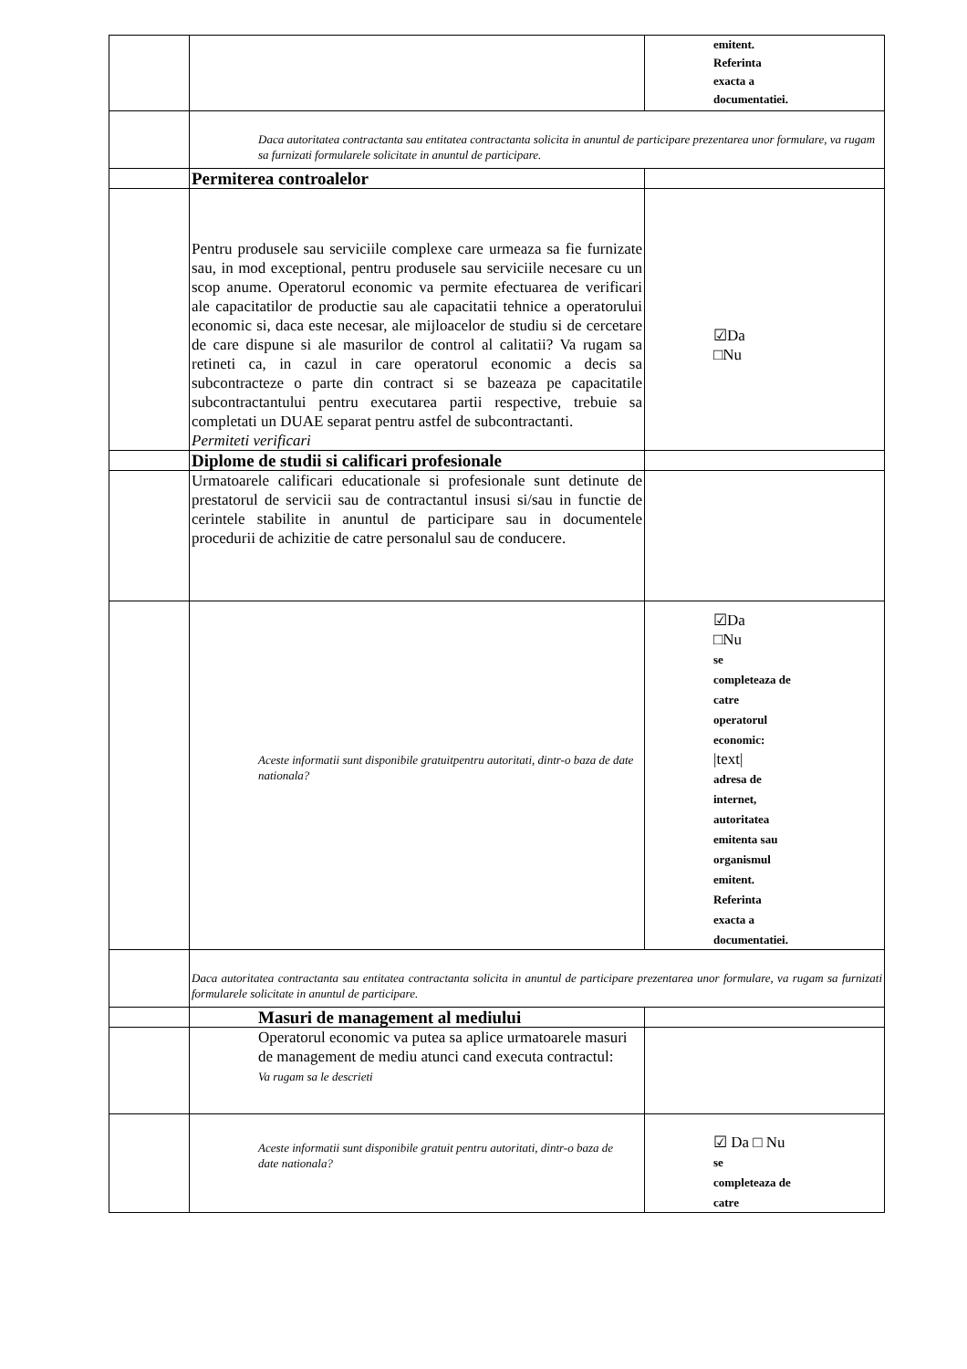| | | emitent. Referinta exacta a documentatiei. |
| | Daca autoritatea contractanta sau entitatea contractanta solicita in anuntul de participare prezentarea unor formulare, va rugam sa furnizati formularele solicitate in anuntul de participare. | |
| | Permiterea controalelor | |
| | Pentru produsele sau serviciile complexe care urmeaza sa fie furnizate sau, in mod exceptional, pentru produsele sau serviciile necesare cu un scop anume. Operatorul economic va permite efectuarea de verificari ale capacitatilor de productie sau ale capacitatii tehnice a operatorului economic si, daca este necesar, ale mijloacelor de studiu si de cercetare de care dispune si ale masurilor de control al calitatii? Va rugam sa retineti ca, in cazul in care operatorul economic a decis sa subcontracteze o parte din contract si se bazeaza pe capacitatile subcontractantului pentru executarea partii respective, trebuie sa completati un DUAE separat pentru astfel de subcontractanti. Permiteti verificari | ☑Da □Nu |
| | Diplome de studii si calificari profesionale | |
| | Urmatoarele calificari educationale si profesionale sunt detinute de prestatorul de servicii sau de contractantul insusi si/sau in functie de cerintele stabilite in anuntul de participare sau in documentele procedurii de achizitie de catre personalul sau de conducere. | |
| | Aceste informatii sunt disponibile gratuitpentru autoritati, dintr-o baza de date nationala? | ☑Da □Nu se completeaza de catre operatorul economic: /text/ adresa de internet, autoritatea emitenta sau organismul emitent. Referinta exacta a documentatiei. |
| | Daca autoritatea contractanta sau entitatea contractanta solicita in anuntul de participare prezentarea unor formulare, va rugam sa furnizati formularele solicitate in anuntul de participare. | |
| | Masuri de management al mediului | |
| | Operatorul economic va putea sa aplice urmatoarele masuri de management de mediu atunci cand executa contractul: Va rugam sa le descrieti | |
| | Aceste informatii sunt disponibile gratuit pentru autoritati, dintr-o baza de date nationala? | ☑ Da □ Nu se completeaza de catre |